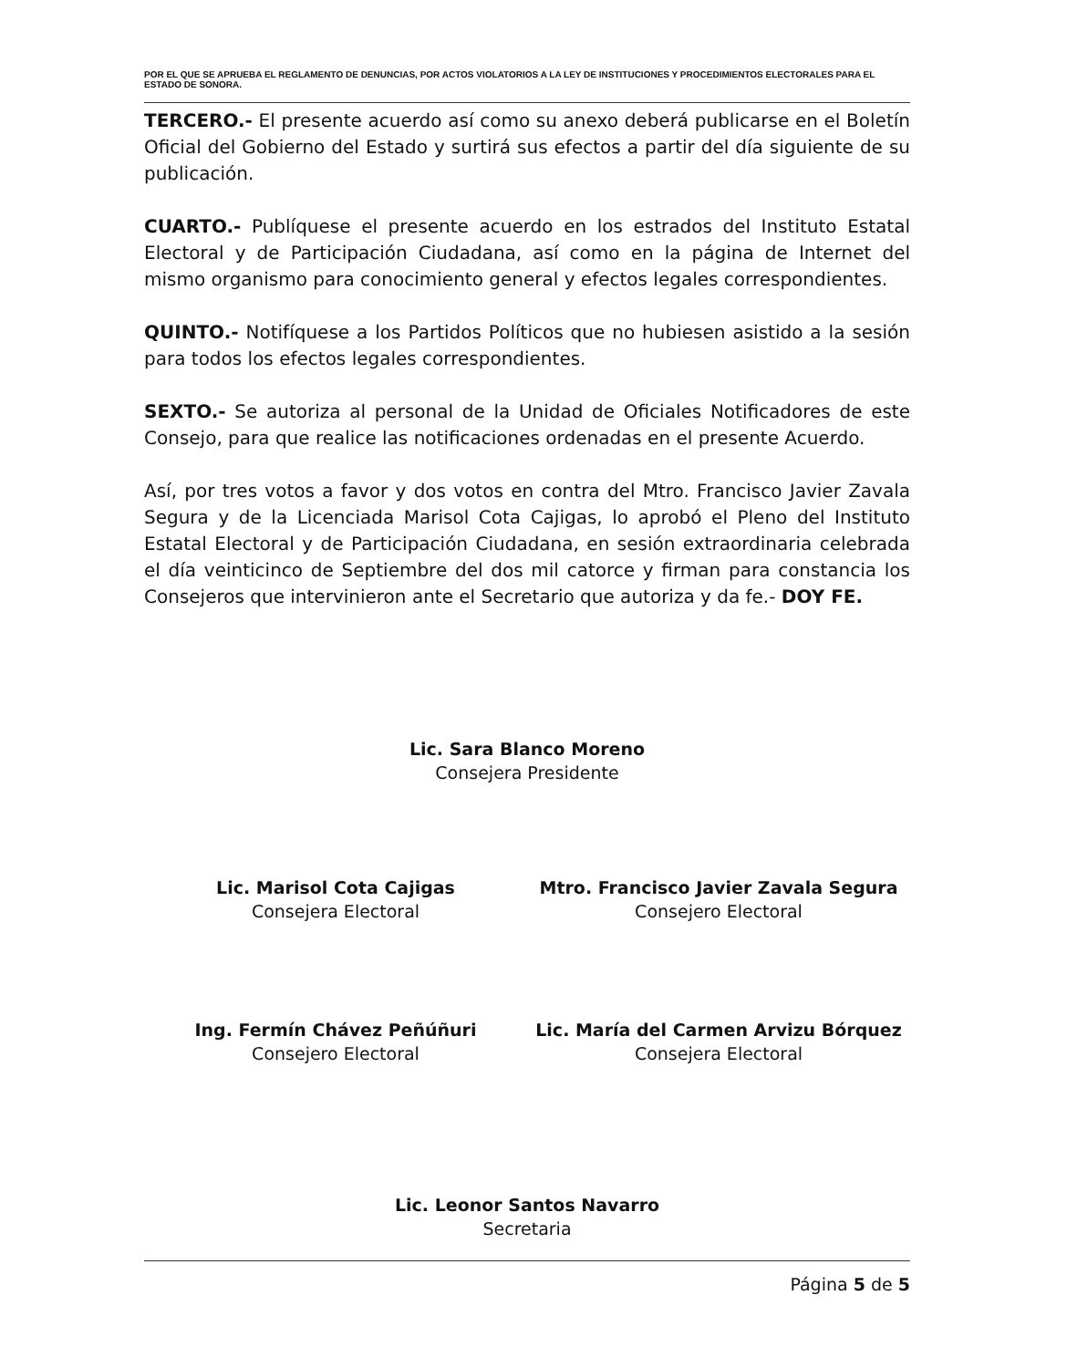POR EL QUE SE APRUEBA EL REGLAMENTO DE DENUNCIAS, POR ACTOS VIOLATORIOS A LA LEY DE INSTITUCIONES Y PROCEDIMIENTOS ELECTORALES PARA EL ESTADO DE SONORA.
TERCERO.- El presente acuerdo así como su anexo deberá publicarse en el Boletín Oficial del Gobierno del Estado y surtirá sus efectos a partir del día siguiente de su publicación.
CUARTO.- Publíquese el presente acuerdo en los estrados del Instituto Estatal Electoral y de Participación Ciudadana, así como en la página de Internet del mismo organismo para conocimiento general y efectos legales correspondientes.
QUINTO.- Notifíquese a los Partidos Políticos que no hubiesen asistido a la sesión para todos los efectos legales correspondientes.
SEXTO.- Se autoriza al personal de la Unidad de Oficiales Notificadores de este Consejo, para que realice las notificaciones ordenadas en el presente Acuerdo.
Así, por tres votos a favor y dos votos en contra del Mtro. Francisco Javier Zavala Segura y de la Licenciada Marisol Cota Cajigas, lo aprobó el Pleno del Instituto Estatal Electoral y de Participación Ciudadana, en sesión extraordinaria celebrada el día veinticinco de Septiembre del dos mil catorce y firman para constancia los Consejeros que intervinieron ante el Secretario que autoriza y da fe.- DOY FE.
Lic. Sara Blanco Moreno
Consejera Presidente
Lic. Marisol Cota Cajigas
Consejera Electoral
Mtro. Francisco Javier Zavala Segura
Consejero Electoral
Ing. Fermín Chávez Peñúñuri
Consejero Electoral
Lic. María del Carmen Arvizu Bórquez
Consejera Electoral
Lic. Leonor Santos Navarro
Secretaria
Página 5 de 5